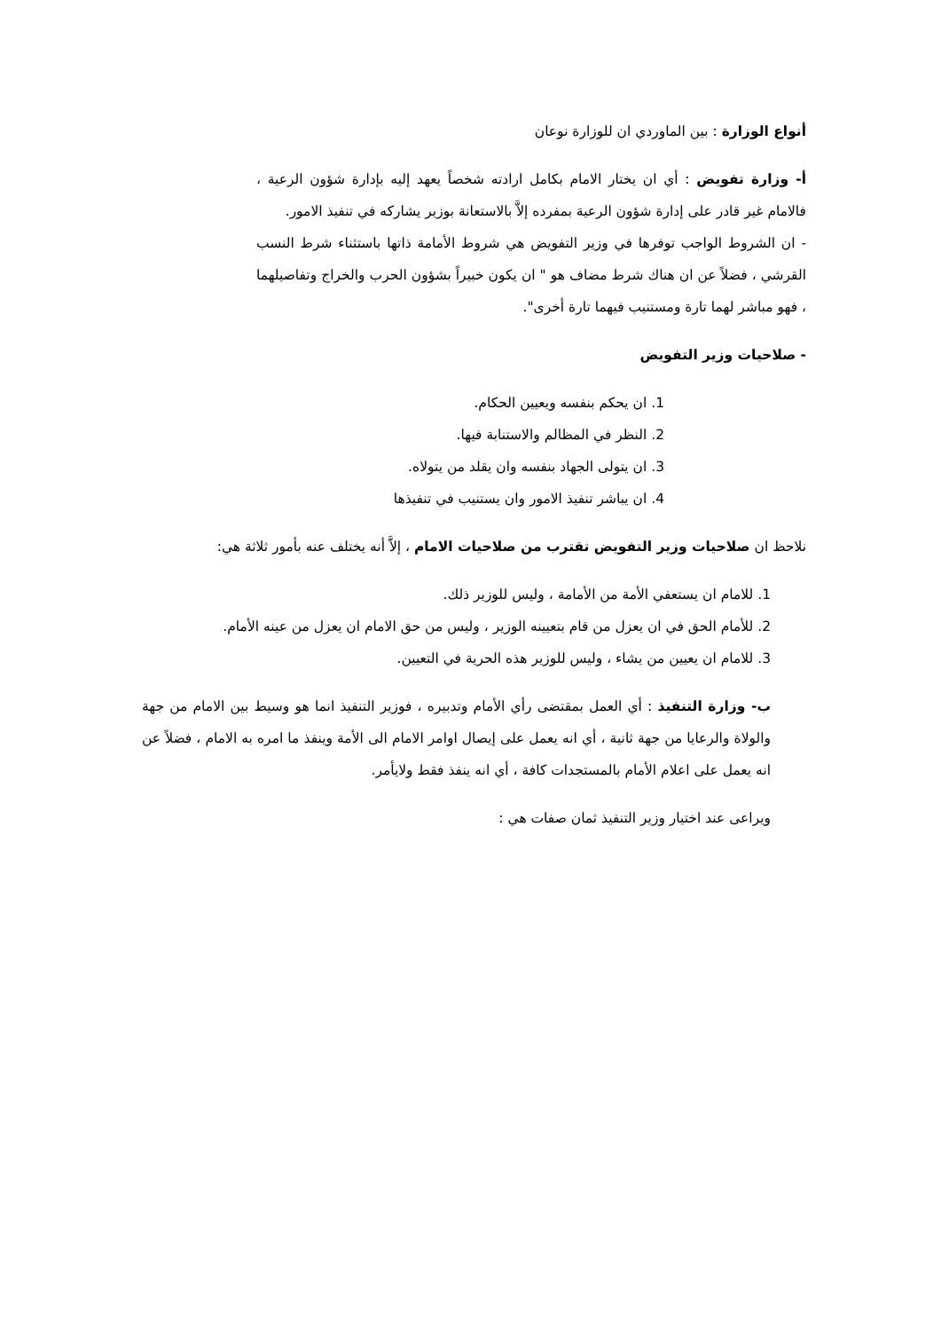أنواع الوزارة : بين الماوردي ان للوزارة نوعان
أ- وزارة تفويض : أي ان يختار الامام بكامل ارادته شخصاً يعهد إليه بإدارة شؤون الرعية ، فالامام غير قادر على إدارة شؤون الرعية بمفرده إلاَّ بالاستعانة بوزير يشاركه في تنفيذ الامور.
- ان الشروط الواجب توفرها في وزير التفويض هي شروط الأمامة ذاتها باستثناء شرط النسب القرشي ، فضلاً عن ان هناك شرط مضاف هو " ان يكون خبيراً بشؤون الحرب والخراج وتفاصيلهما ، فهو مباشر لهما تارة ومستنيب فيهما تارة أخرى".
- صلاحيات وزير التفويض
1. ان يحكم بنفسه ويعيين الحكام.
2. النظر في المظالم والاستنابة فيها.
3. ان يتولى الجهاد بنفسه وان يقلد من يتولاه.
4. ان يباشر تنفيذ الامور وان يستنيب في تنفيذها
نلاحظ ان صلاحيات وزير التفويض تقترب من صلاحيات الامام ، إلاَّ أنه يختلف عنه بأمور ثلاثة هي:
1. للامام ان يستعفي الأمة من الأمامة ، وليس للوزير ذلك.
2. للأمام الحق في ان يعزل من قام بتعيينه الوزير ، وليس من حق الامام ان يعزل من عينه الأمام.
3. للامام ان يعيين من يشاء ، وليس للوزير هذه الحرية في التعيين.
ب- وزارة التنفيذ : أي العمل بمقتضى رأي الأمام وتدبيره ، فوزير التنفيذ انما هو وسيط بين الامام من جهة والولاة والرعايا من جهة ثانية ، أي انه يعمل على إيصال اوامر الامام الى الأمة وينفذ ما امره به الامام ، فضلاً عن انه يعمل على اعلام الأمام بالمستجدات كافة ، أي انه ينفذ فقط ولايأمر.
ويراعى عند اختيار وزير التنفيذ ثمان صفات هي :